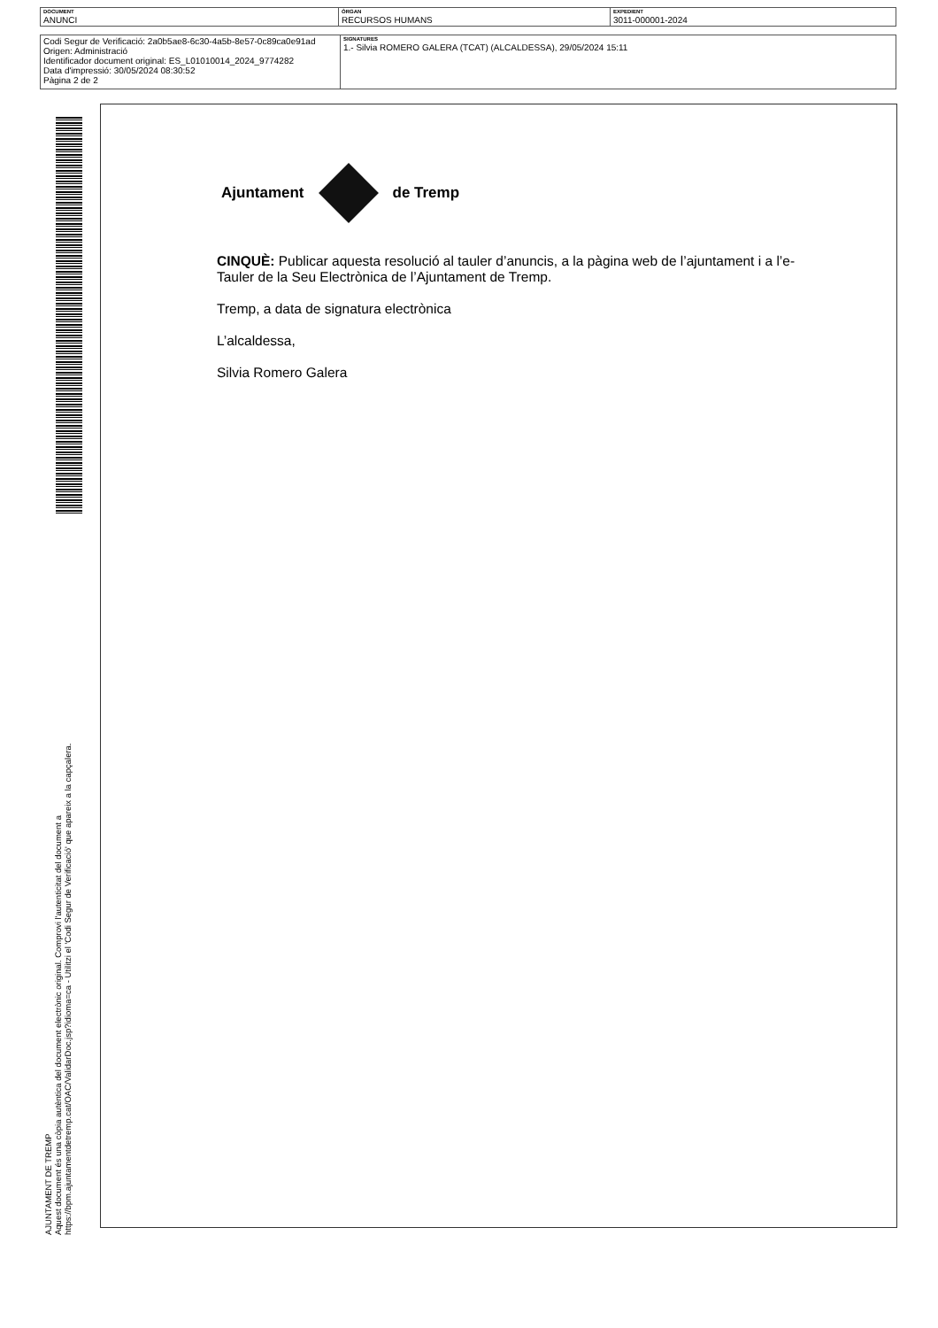| DOCUMENT ANUNCI | ÒRGAN RECURSOS HUMANS | EXPEDIENT 3011-000001-2024 |
| Codi Segur de Verificació: 2a0b5ae8-6c30-4a5b-8e57-0c89ca0e91ad Origen: Administració Identificador document original: ES_L01010014_2024_9774282 Data d'impressió: 30/05/2024 08:30:52 Pàgina 2 de 2 | SIGNATURES 1.- Silvia ROMERO GALERA (TCAT) (ALCALDESSA), 29/05/2024 15:11 |
AJUNTAMENT DE TREMP
Aquest document és una còpia autèntica del document electrònic original. Comprovi l'autenticitat del document a
https://bpm.ajuntamentdetremp.cat/OAC/ValidarDoc.jsp?idioma=ca - Utilitzi el 'Codi Segur de Verificació' que apareix a la capçalera.
Ajuntament de Tremp
CINQUÈ: Publicar aquesta resolució al tauler d’anuncis, a la pàgina web de l’ajuntament i a l’e-Tauler de la Seu Electrònica de l’Ajuntament de Tremp.
Tremp, a data de signatura electrònica
L’alcaldessa,
Silvia Romero Galera